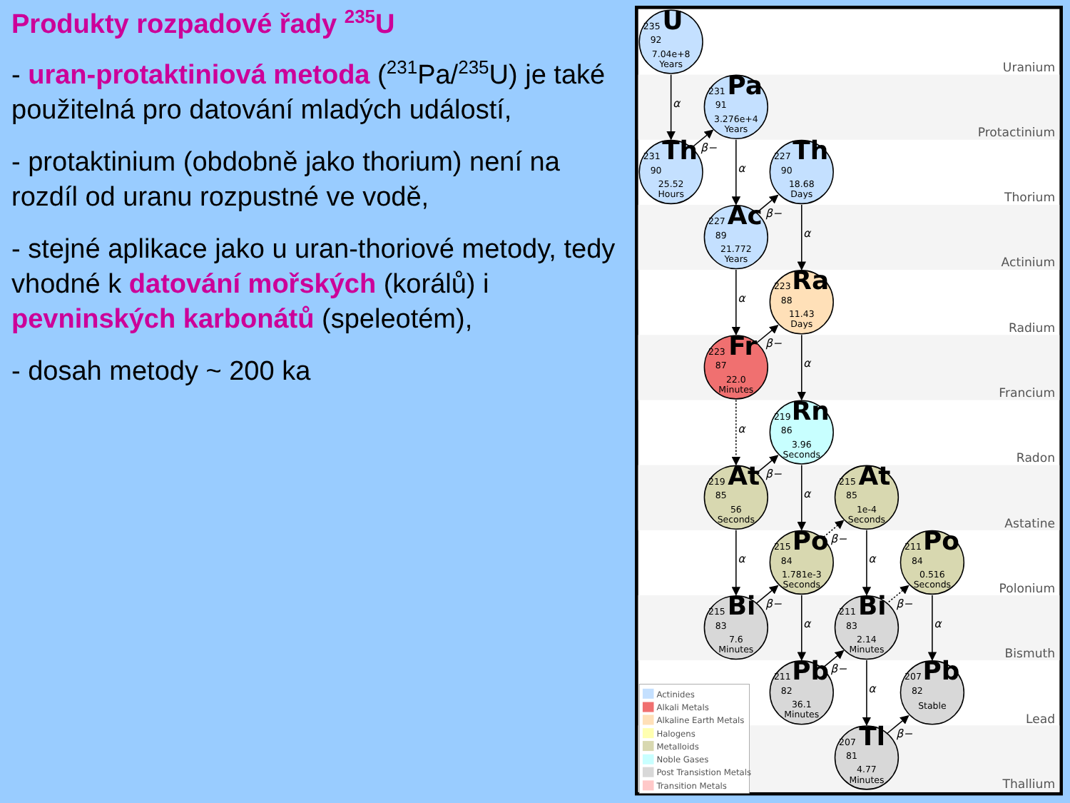Produkty rozpadové řady <sup>235</sup>U
- uran-protaktiniová metoda (<sup>231</sup>Pa/<sup>235</sup>U) je také použitelná pro datování mladých událostí,
- protaktinium (obdobně jako thorium) není na rozdíl od uranu rozpustné ve vodě,
- stejné aplikace jako u uran-thoriové metody, tedy vhodné k datování mořských (korálů) i pevninských karbonátů (speleotém),
- dosah metody ~ 200 ka
Uranium
Protactinium
Thorium
Actinium
Radium
Francium
Radon
Astatine
Polonium
Bismuth
Lead
Thallium
α
β−
α
β−
α
α
β−
α
α
β−
α
α
β−
α
β−
α
β−
α
β−
α
β−
235 U
92
7.04e+8
Years
231 Pa
91
3.276e+4
Years
231 Th
90
25.52
Hours
227 Th
90
18.68
Days
227 Ac
89
21.772
Years
223 Ra
88
11.43
Days
223 Fr
87
22.0
Minutes
219 Rn
86
3.96
Seconds
219 At
85
56
Seconds
215 At
85
1e-4
Seconds
215 Po
84
1.781e-3
Seconds
211 Po
84
0.516
Seconds
215 Bi
83
7.6
Minutes
211 Bi
83
2.14
Minutes
211 Pb
82
36.1
Minutes
207 Pb
82
Stable
207 Tl
81
4.77
Minutes
Actinides
Alkali Metals
Alkaline Earth Metals
Halogens
Metalloids
Noble Gases
Post Transistion Metals
Transition Metals